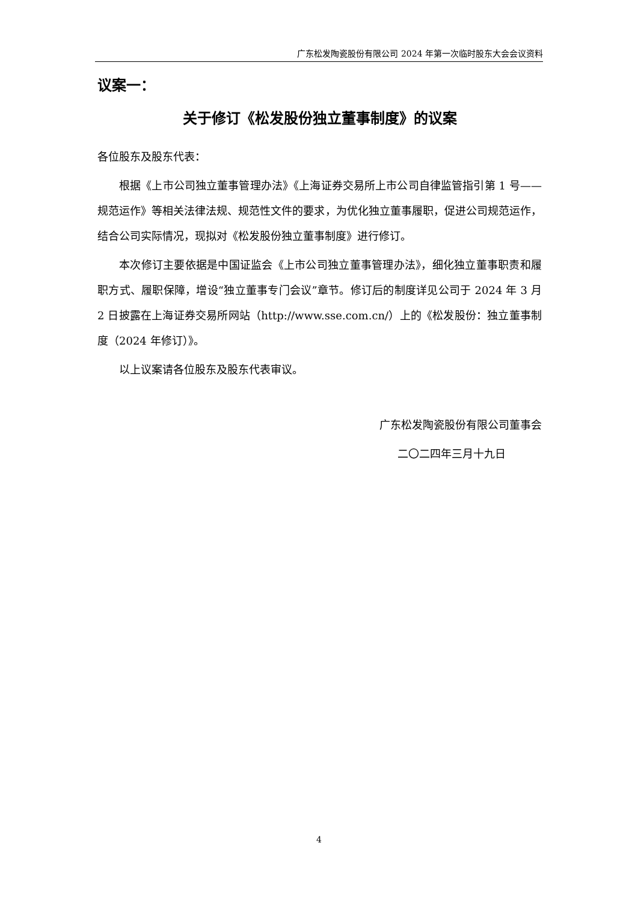广东松发陶瓷股份有限公司 2024 年第一次临时股东大会会议资料
议案一：
关于修订《松发股份独立董事制度》的议案
各位股东及股东代表：
根据《上市公司独立董事管理办法》《上海证券交易所上市公司自律监管指引第 1 号——规范运作》等相关法律法规、规范性文件的要求，为优化独立董事履职，促进公司规范运作，结合公司实际情况，现拟对《松发股份独立董事制度》进行修订。
本次修订主要依据是中国证监会《上市公司独立董事管理办法》，细化独立董事职责和履职方式、履职保障，增设“独立董事专门会议”章节。修订后的制度详见公司于 2024 年 3 月 2 日披露在上海证券交易所网站（http://www.sse.com.cn/）上的《松发股份：独立董事制度（2024 年修订）》。
以上议案请各位股东及股东代表审议。
广东松发陶瓷股份有限公司董事会
二〇二四年三月十九日
4